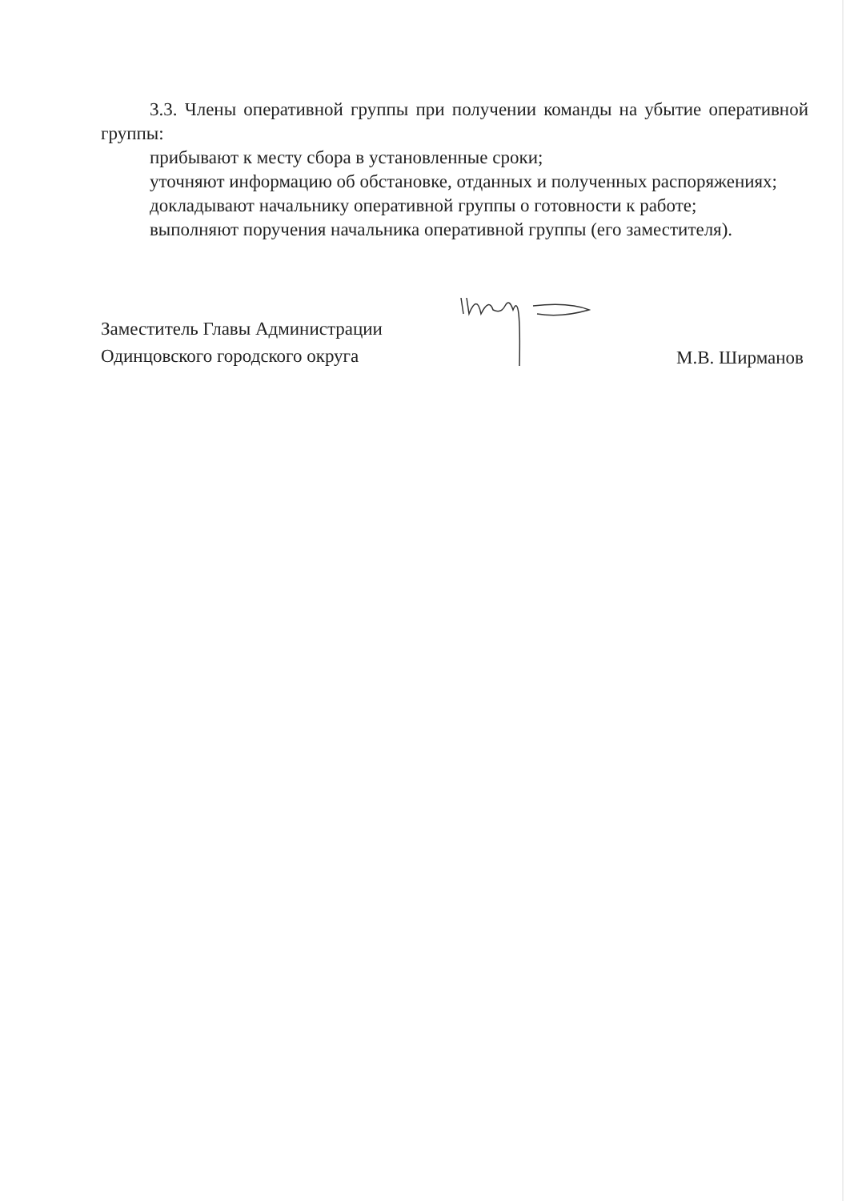3.3. Члены оперативной группы при получении команды на убытие оперативной группы:
прибывают к месту сбора в установленные сроки;
уточняют информацию об обстановке, отданных и полученных распоряжениях;
докладывают начальнику оперативной группы о готовности к работе;
выполняют поручения начальника оперативной группы (его заместителя).
Заместитель Главы Администрации
Одинцовского городского округа
М.В. Ширманов